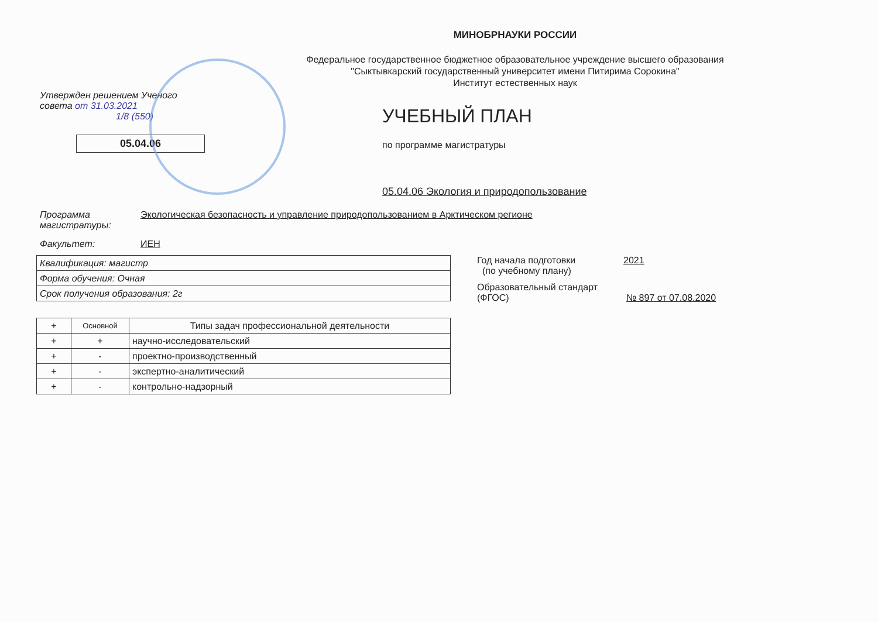МИНОБРНАУКИ РОССИИ
Федеральное государственное бюджетное образовательное учреждение высшего образования
"Сыктывкарский государственный университет имени Питирима Сорокина"
Институт естественных наук
Утвержден решением Ученого
совета от 31.03.2021
1/8 (550)
05.04.06
УЧЕБНЫЙ ПЛАН
по программе магистратуры
05.04.06 Экология и природопользование
Программа
магистратуры:
Экологическая безопасность и управление природопользованием в Арктическом регионе
Факультет: ИЕН
| Квалификация: магистр |
| Форма обучения: Очная |
| Срок получения образования: 2г |
| + | Основной | Типы задач профессиональной деятельности |
| --- | --- | --- |
| + | + | научно-исследовательский |
| + | - | проектно-производственный |
| + | - | экспертно-аналитический |
| + | - | контрольно-надзорный |
Год начала подготовки
(по учебному плану)
2021
Образовательный стандарт
(ФГОС)
№ 897 от 07.08.2020